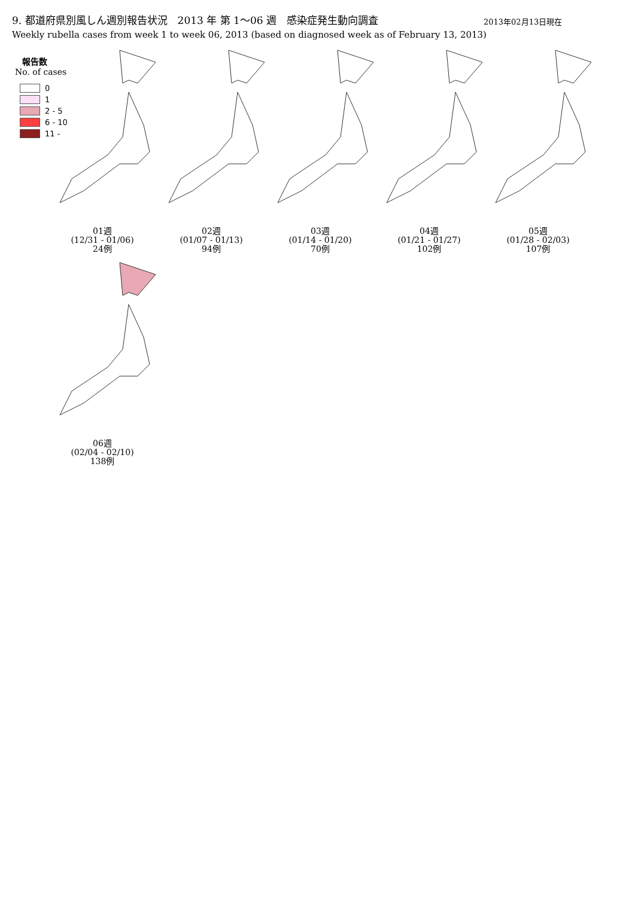9. 都道府県別風しん週別報告状況　2013 年 第 1～06 週　感染症発生動向調査
Weekly rubella cases from week 1 to week 06, 2013 (based on diagnosed week as of February 13, 2013)
2013年02月13日現在
報告数
No. of cases
0
1
2 - 5
6 - 10
11 -
01週
(12/31 - 01/06)
24例
02週
(01/07 - 01/13)
94例
03週
(01/14 - 01/20)
70例
04週
(01/21 - 01/27)
102例
05週
(01/28 - 02/03)
107例
06週
(02/04 - 02/10)
138例